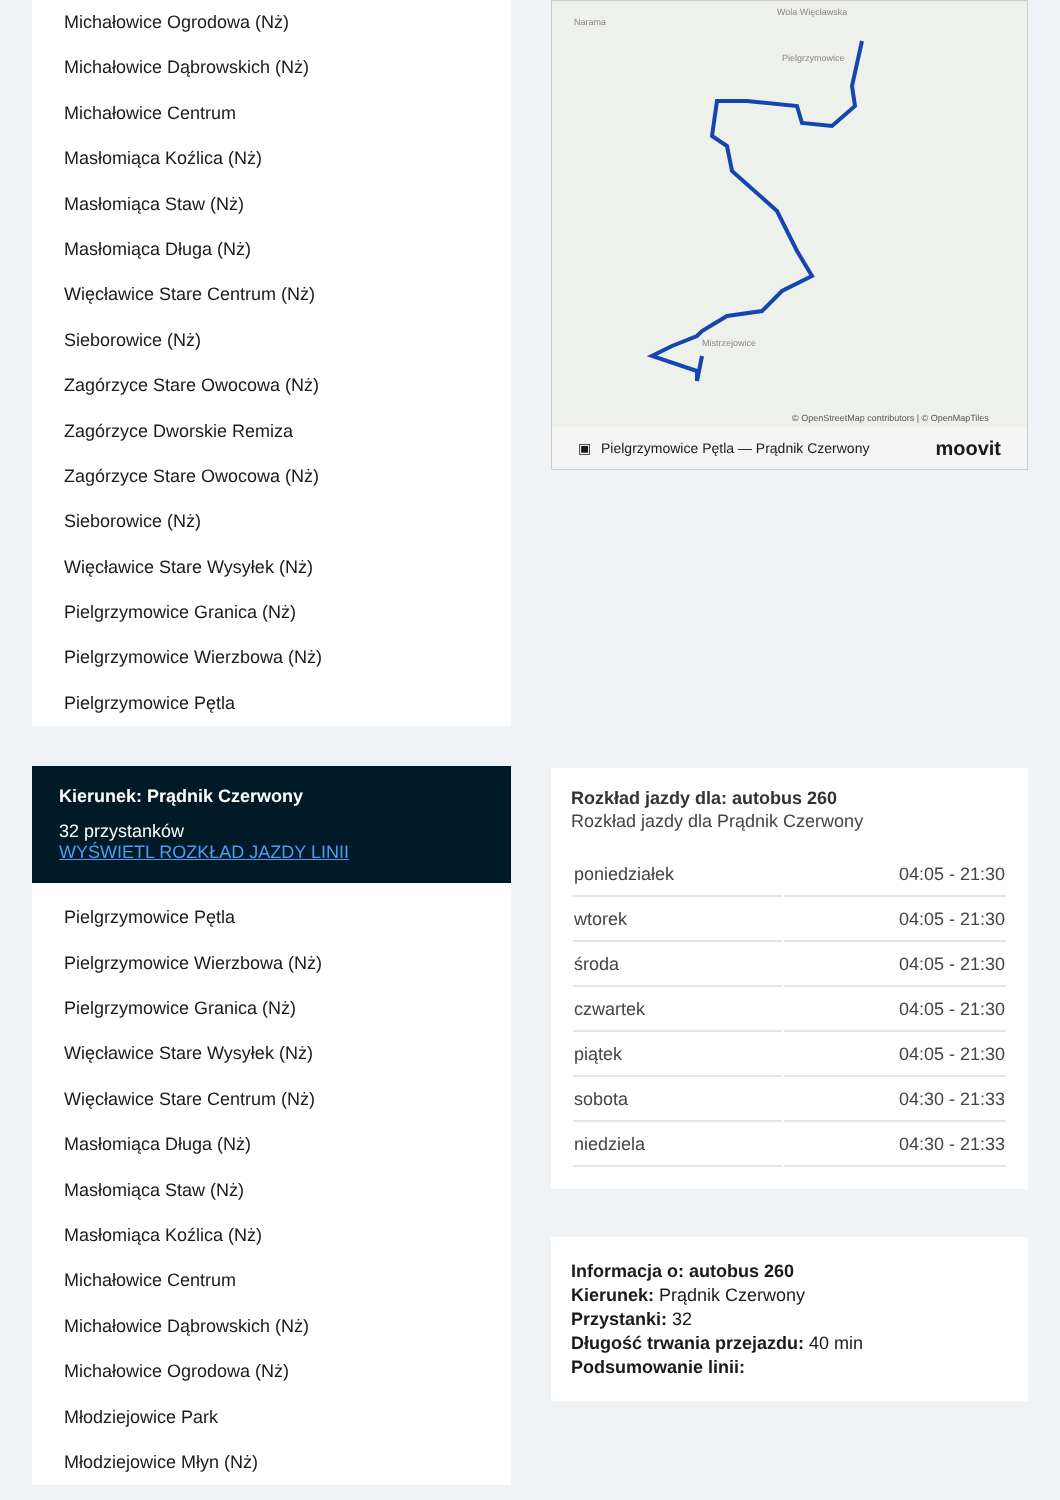Michałowice Ogrodowa (Nż)
Michałowice Dąbrowskich (Nż)
Michałowice Centrum
Masłomiąca Koźlica (Nż)
Masłomiąca Staw (Nż)
Masłomiąca Długa (Nż)
Więcławice Stare Centrum (Nż)
Sieborowice (Nż)
Zagórzyce Stare Owocowa (Nż)
Zagórzyce Dworskie Remiza
Zagórzyce Stare Owocowa (Nż)
Sieborowice (Nż)
Więcławice Stare Wysyłek (Nż)
Pielgrzymowice Granica (Nż)
Pielgrzymowice Wierzbowa (Nż)
Pielgrzymowice Pętla
Kierunek: Prądnik Czerwony
32 przystanków
WYŚWIETL ROZKŁAD JAZDY LINII
Pielgrzymowice Pętla
Pielgrzymowice Wierzbowa (Nż)
Pielgrzymowice Granica (Nż)
Więcławice Stare Wysyłek (Nż)
Więcławice Stare Centrum (Nż)
Masłomiąca Długa (Nż)
Masłomiąca Staw (Nż)
Masłomiąca Koźlica (Nż)
Michałowice Centrum
Michałowice Dąbrowskich (Nż)
Michałowice Ogrodowa (Nż)
Młodziejowice Park
Młodziejowice Młyn (Nż)
Narama
Wola Więcławska
Mistrzejowice
Pielgrzymowice
© OpenStreetMap contributors | © OpenMapTiles
▣ Pielgrzymowice Pętla — Prądnik Czerwony moovit
Rozkład jazdy dla: autobus 260
Rozkład jazdy dla Prądnik Czerwony
| poniedziałek | 04:05 - 21:30 |
| wtorek | 04:05 - 21:30 |
| środa | 04:05 - 21:30 |
| czwartek | 04:05 - 21:30 |
| piątek | 04:05 - 21:30 |
| sobota | 04:30 - 21:33 |
| niedziela | 04:30 - 21:33 |
Informacja o: autobus 260
Kierunek: Prądnik Czerwony
Przystanki: 32
Długość trwania przejazdu: 40 min
Podsumowanie linii: